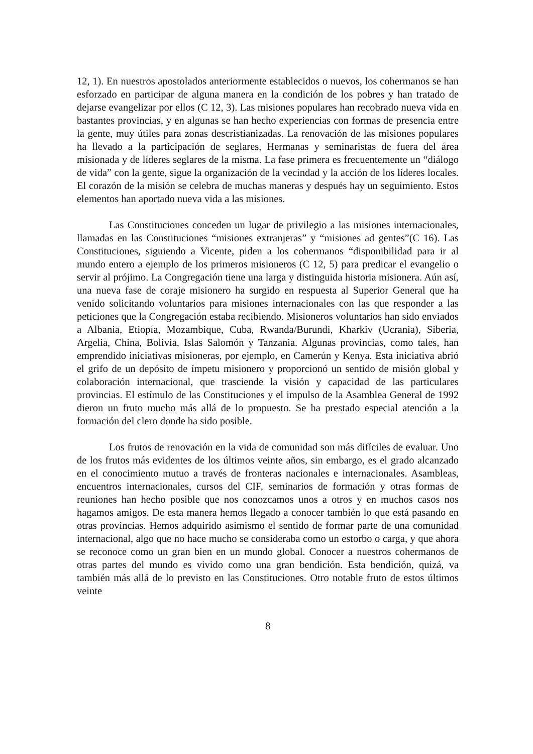12, 1). En nuestros apostolados anteriormente establecidos o nuevos, los cohermanos se han esforzado en participar de alguna manera en la condición de los pobres y han tratado de dejarse evangelizar por ellos (C 12, 3). Las misiones populares han recobrado nueva vida en bastantes provincias, y en algunas se han hecho experiencias con formas de presencia entre la gente, muy útiles para zonas descristianizadas. La renovación de las misiones populares ha llevado a la participación de seglares, Hermanas y seminaristas de fuera del área misionada y de líderes seglares de la misma. La fase primera es frecuentemente un “diálogo de vida” con la gente, sigue la organización de la vecindad y la acción de los líderes locales. El corazón de la misión se celebra de muchas maneras y después hay un seguimiento. Estos elementos han aportado nueva vida a las misiones.
Las Constituciones conceden un lugar de privilegio a las misiones internacionales, llamadas en las Constituciones “misiones extranjeras” y “misiones ad gentes”(C 16). Las Constituciones, siguiendo a Vicente, piden a los cohermanos “disponibilidad para ir al mundo entero a ejemplo de los primeros misioneros (C 12, 5) para predicar el evangelio o servir al prójimo. La Congregación tiene una larga y distinguida historia misionera. Aún así, una nueva fase de coraje misionero ha surgido en respuesta al Superior General que ha venido solicitando voluntarios para misiones internacionales con las que responder a las peticiones que la Congregación estaba recibiendo. Misioneros voluntarios han sido enviados a Albania, Etiopía, Mozambique, Cuba, Rwanda/Burundi, Kharkiv (Ucrania), Siberia, Argelia, China, Bolivia, Islas Salomón y Tanzania. Algunas provincias, como tales, han emprendido iniciativas misioneras, por ejemplo, en Camerún y Kenya. Esta iniciativa abrió el grifo de un depósito de ímpetu misionero y proporcionó un sentido de misión global y colaboración internacional, que trasciende la visión y capacidad de las particulares provincias. El estímulo de las Constituciones y el impulso de la Asamblea General de 1992 dieron un fruto mucho más allá de lo propuesto. Se ha prestado especial atención a la formación del clero donde ha sido posible.
Los frutos de renovación en la vida de comunidad son más difíciles de evaluar. Uno de los frutos más evidentes de los últimos veinte años, sin embargo, es el grado alcanzado en el conocimiento mutuo a través de fronteras nacionales e internacionales. Asambleas, encuentros internacionales, cursos del CIF, seminarios de formación y otras formas de reuniones han hecho posible que nos conozcamos unos a otros y en muchos casos nos hagamos amigos. De esta manera hemos llegado a conocer también lo que está pasando en otras provincias. Hemos adquirido asimismo el sentido de formar parte de una comunidad internacional, algo que no hace mucho se consideraba como un estorbo o carga, y que ahora se reconoce como un gran bien en un mundo global. Conocer a nuestros cohermanos de otras partes del mundo es vivido como una gran bendición. Esta bendición, quizá, va también más allá de lo previsto en las Constituciones. Otro notable fruto de estos últimos veinte
8